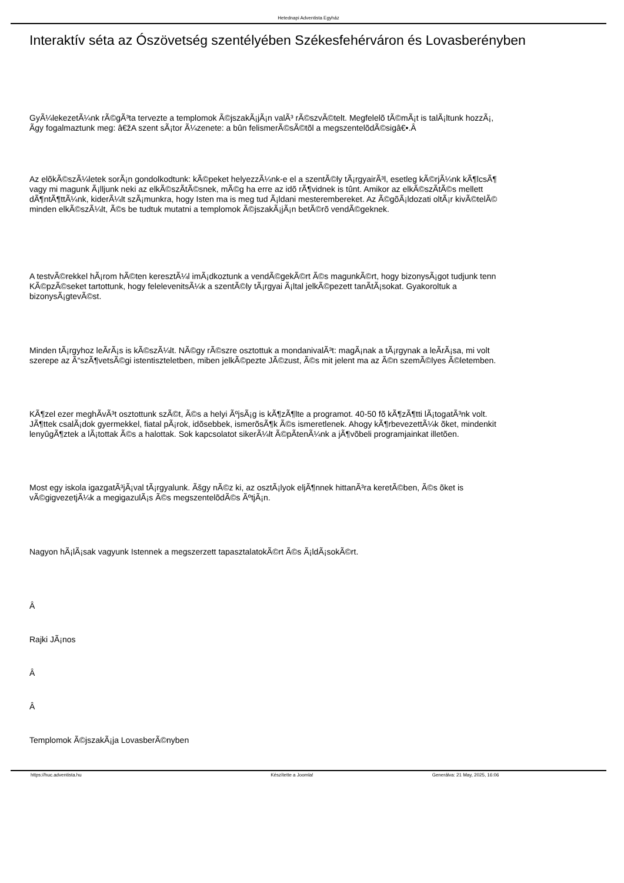Hetednapi Adventista Egyház
Interaktív séta az Ószövetség szentélyében Székesfehérváron és Lovasberényben
GyÃ¼lekezetÃ¼nk rÃ©gÃ³ta tervezte a templomok Ã©jszakÃ¡jÃ¡n valÃ³ rÃ©szvÃ©telt. Megfelelõ tÃ©mÃ¡t is talÃ¡ltunk hozzÃ¡,
Ã­gy fogalmaztunk meg: â€žA szent sÃ¡tor Ã¼zenete: a bûn felismerÃ©sÃ©tõl a megszentelõdÃ©sigâ€•.Â
Az elõkÃ©szÃ¼letek sorÃ¡n gondolkodtunk: kÃ©peket helyezzÃ¼nk-e el a szentÃ©ly tÃ¡rgyairÃ³l, esetleg kÃ©rjÃ¼nk kÃ¶lcsÃ¶
vagy mi magunk Ã¡lljunk neki az elkÃ©szÃ­tÃ©snek, mÃ©g ha erre az idõ rÃ¶vidnek is tûnt. Amikor az elkÃ©szÃ­tÃ©s mellett
dÃ¶ntÃ¶ttÃ¼nk, kiderÃ¼lt szÃ¡munkra, hogy Isten ma is meg tud Ã¡ldani mesterembereket. Az Ã©gõÃ¡ldozati oltÃ¡r kivÃ©telÃ©
minden elkÃ©szÃ¼lt, Ã©s be tudtuk mutatni a templomok Ã©jszakÃ¡jÃ¡n betÃ©rõ vendÃ©geknek.
A testvÃ©rekkel hÃ¡rom hÃ©ten keresztÃ¼l imÃ¡dkoztunk a vendÃ©gekÃ©rt Ã©s magunkÃ©rt, hogy bizonysÃ¡got tudjunk tenn
KÃ©pzÃ©seket tartottunk, hogy feleleveni­tsÃ¼k a szentÃ©ly tÃ¡rgyai Ã¡ltal jelkÃ©pezett tanÃ­tÃ¡sokat. Gyakoroltuk a
bizonysÃ¡gtevÃ©st.
Minden tÃ¡rgyhoz leÃ­rÃ¡s is kÃ©szÃ¼lt. NÃ©gy rÃ©szre osztottuk a mondanivalÃ³t: magÃ¡nak a tÃ¡rgynak a leÃ­rÃ¡sa, mi volt
szerepe az Ã“szÃ¶vetsÃ©gi istentiszteletben, miben jelkÃ©pezte JÃ©zust, Ã©s mit jelent ma az Ã©n szemÃ©lyes Ã©letemben.
KÃ¶zel ezer meghÃ­vÃ³t osztottunk szÃ©t, Ã©s a helyi ÃºjsÃ¡g is kÃ¶zÃ¶lte a programot. 40-50 fõ kÃ¶zÃ¶tti lÃ¡togatÃ³nk volt.
JÃ¶ttek csalÃ¡dok gyermekkel, fiatal pÃ¡rok, idõsebbek, ismerõsÃ¶k Ã©s ismeretlenek. Ahogy kÃ¶rbevezettÃ¼k õket, mindenkit
lenyûgÃ¶ztek a lÃ¡tottak Ã©s a halottak. Sok kapcsolatot sikerÃ¼lt Ã©pÃ­tenÃ¼nk a jÃ¶võbeli programjainkat illetõen.
Most egy iskola igazgatÃ³jÃ¡val tÃ¡rgyalunk. Ãšgy nÃ©z ki, az osztÃ¡lyok eljÃ¶nnek hittanÃ³ra keretÃ©ben, Ã©s õket is
vÃ©gigvezetjÃ¼k a megigazulÃ¡s Ã©s megszentelõdÃ©s ÃºtjÃ¡n.
Nagyon hÃ¡lÃ¡sak vagyunk Istennek a megszerzett tapasztalatokÃ©rt Ã©s Ã¡ldÃ¡sokÃ©rt.
Â
Rajki JÃ¡nos
Â
Â
Templomok Ã©jszakÃ¡ja LovasberÃ©nyben
https://huc.adventista.hu Készítette a Joomla! Generálva: 21 May, 2025, 16:06